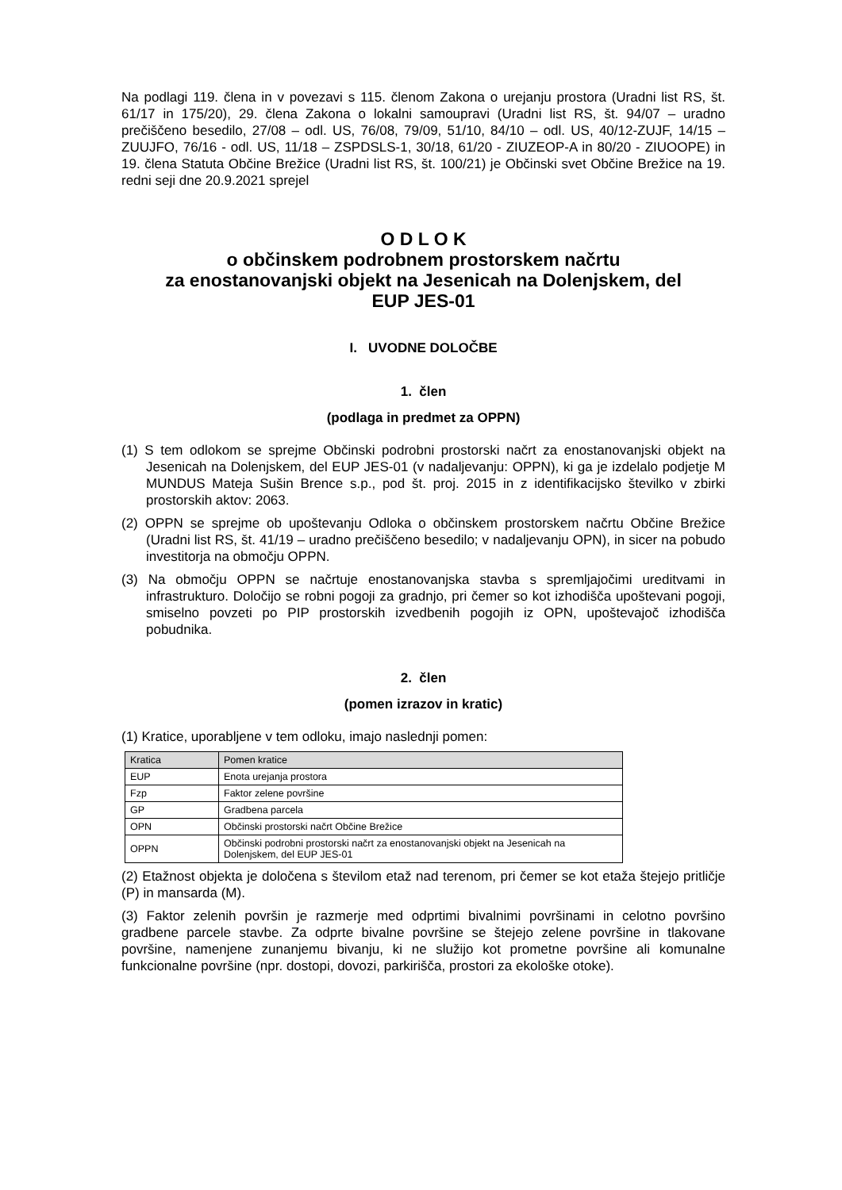Na podlagi 119. člena in v povezavi s 115. členom Zakona o urejanju prostora (Uradni list RS, št. 61/17 in 175/20), 29. člena Zakona o lokalni samoupravi (Uradni list RS, št. 94/07 – uradno prečiščeno besedilo, 27/08 – odl. US, 76/08, 79/09, 51/10, 84/10 – odl. US, 40/12-ZUJF, 14/15 – ZUUJFO, 76/16 - odl. US, 11/18 – ZSPDSLS-1, 30/18, 61/20 - ZIUZEOP-A in 80/20 - ZIUOOPE) in 19. člena Statuta Občine Brežice (Uradni list RS, št. 100/21) je Občinski svet Občine Brežice na 19. redni seji dne 20.9.2021 sprejel
O D L O K
o občinskem podrobnem prostorskem načrtu
za enostanovanjski objekt na Jesenicah na Dolenjskem, del
EUP JES-01
I. UVODNE DOLOČBE
1. člen
(podlaga in predmet za OPPN)
(1) S tem odlokom se sprejme Občinski podrobni prostorski načrt za enostanovanjski objekt na Jesenicah na Dolenjskem, del EUP JES-01 (v nadaljevanju: OPPN), ki ga je izdelalo podjetje M MUNDUS Mateja Sušin Brence s.p., pod št. proj. 2015 in z identifikacijsko številko v zbirki prostorskih aktov: 2063.
(2) OPPN se sprejme ob upoštevanju Odloka o občinskem prostorskem načrtu Občine Brežice (Uradni list RS, št. 41/19 – uradno prečiščeno besedilo; v nadaljevanju OPN), in sicer na pobudo investitorja na območju OPPN.
(3) Na območju OPPN se načrtuje enostanovanjska stavba s spremljajočimi ureditvami in infrastrukturo. Določijo se robni pogoji za gradnjo, pri čemer so kot izhodišča upoštevani pogoji, smiselno povzeti po PIP prostorskih izvedbenih pogojih iz OPN, upoštevajoč izhodišča pobudnika.
2. člen
(pomen izrazov in kratic)
(1) Kratice, uporabljene v tem odloku, imajo naslednji pomen:
| Kratica | Pomen kratice |
| --- | --- |
| EUP | Enota urejanja prostora |
| Fzp | Faktor zelene površine |
| GP | Gradbena parcela |
| OPN | Občinski prostorski načrt Občine Brežice |
| OPPN | Občinski podrobni prostorski načrt za enostanovanjski objekt na Jesenicah na Dolenjskem, del EUP JES-01 |
(2) Etažnost objekta je določena s številom etaž nad terenom, pri čemer se kot etaža štejejo pritličje (P) in mansarda (M).
(3) Faktor zelenih površin je razmerje med odprtimi bivalnimi površinami in celotno površino gradbene parcele stavbe. Za odprte bivalne površine se štejejo zelene površine in tlakovane površine, namenjene zunanjemu bivanju, ki ne služijo kot prometne površine ali komunalne funkcionalne površine (npr. dostopi, dovozi, parkirišča, prostori za ekološke otoke).